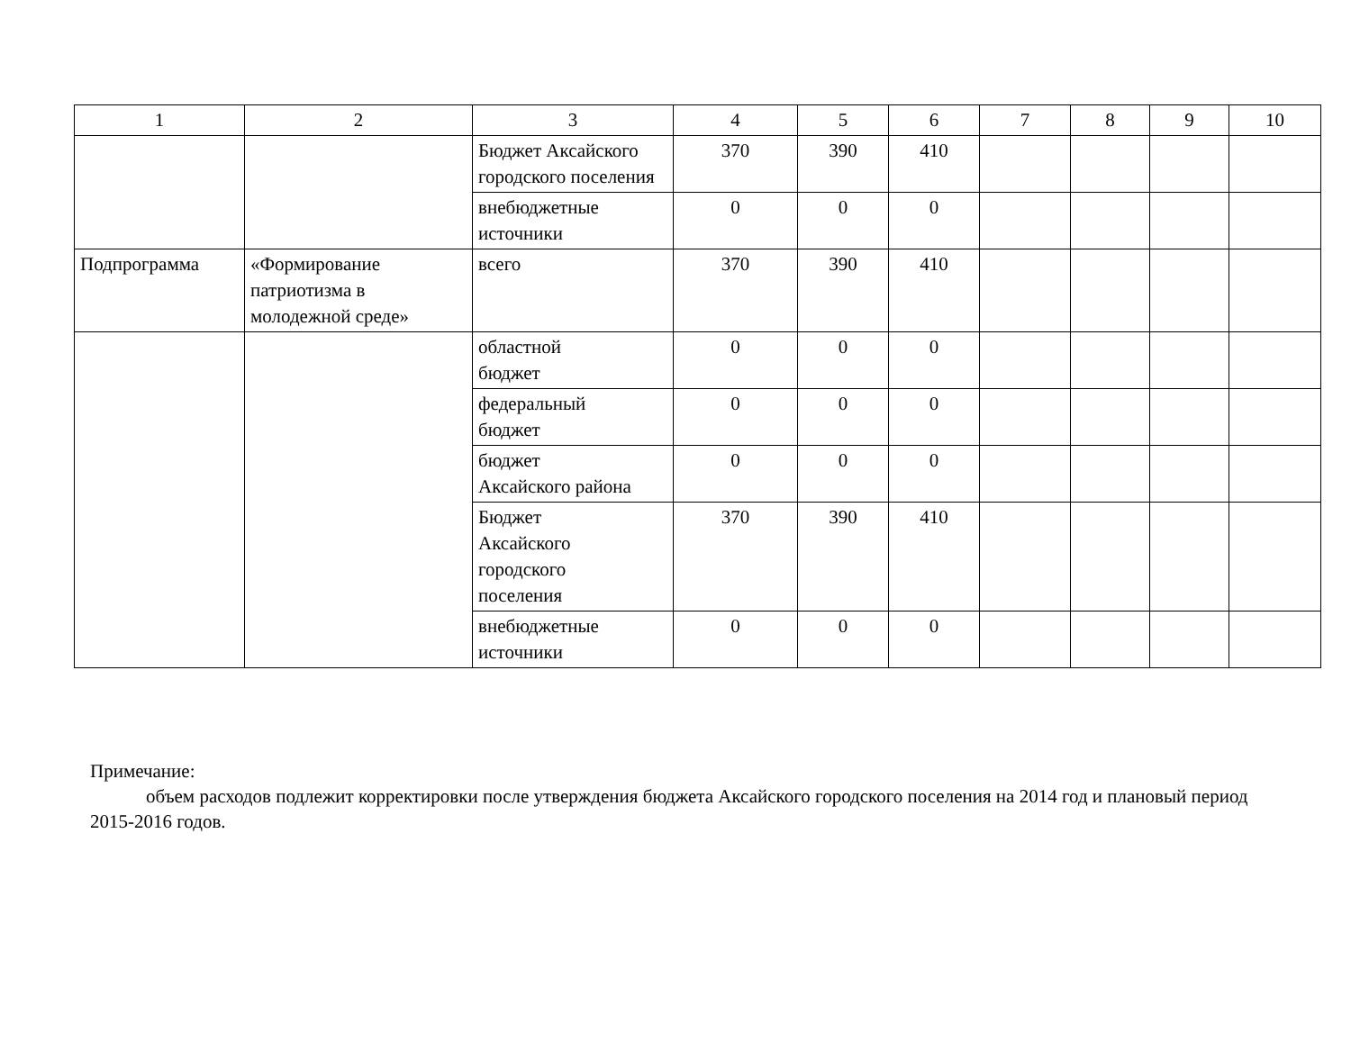| 1 | 2 | 3 | 4 | 5 | 6 | 7 | 8 | 9 | 10 |
| | | Бюджет Аксайского городского поселения | 370 | 390 | 410 | | | | |
| | | внебюджетные источники | 0 | 0 | 0 | | | | |
| Подпрограмма | «Формирование патриотизма в молодежной среде» | всего | 370 | 390 | 410 | | | | |
| | | областной бюджет | 0 | 0 | 0 | | | | |
| | | федеральный бюджет | 0 | 0 | 0 | | | | |
| | | бюджет Аксайского района | 0 | 0 | 0 | | | | |
| | | Бюджет Аксайского городского поселения | 370 | 390 | 410 | | | | |
| | | внебюджетные источники | 0 | 0 | 0 | | | | |
Примечание:
объем расходов подлежит корректировки после утверждения бюджета Аксайского городского поселения на 2014 год и плановый период 2015-2016 годов.